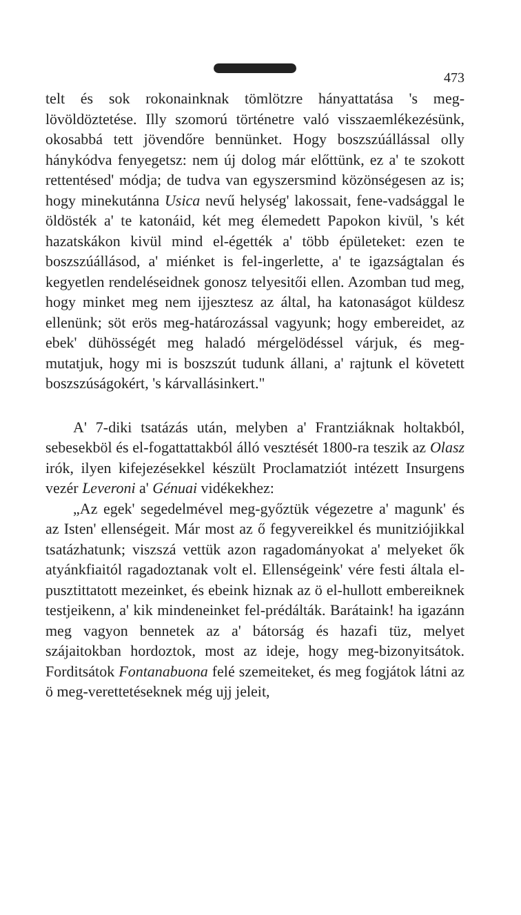473
telt és sok rokonainknak tömlötzre hányattatása 's meg-lövöldöztetése. Illy szomorú történetre való visszaemlékezésünk, okosabbá tett jövendőre bennünket. Hogy boszszúállással olly hánykódva fenyegetsz: nem új dolog már előttünk, ez a' te szokott rettentésed' módja; de tudva van egyszersmind közönségesen az is; hogy minekutánna Usica nevű helység' lakossait, fene-vadsággal le öldösték a' te katonáid, két meg élemedett Papokon kivül, 's két hazatskákon kivül mind el-égették a' több épületeket: ezen te boszszúállásod, a' miénket is fel-ingerlette, a' te igazságtalan és kegyetlen rendeléseidnek gonosz telyesitői ellen. Azomban tud meg, hogy minket meg nem ijjesztesz az által, ha katonaságot küldesz ellenünk; söt erös meg-határozással vagyunk; hogy embereidet, az ebek' dühösségét meg haladó mérgelödéssel várjuk, és meg-mutatjuk, hogy mi is boszszút tudunk állani, a' rajtunk el követett boszszúságokért, 's kárvallásinkert."
A' 7-diki tsatázás után, melyben a' Frantziáknak holtakból, sebesekböl és el-fogattattakból álló vesztését 1800-ra teszik az Olasz irók, ilyen kifejezésekkel készült Proclamatziót intézett Insurgens vezér Leveroni a' Génuai vidékekhez:
„Az egek' segedelmével meg-győztük végezetre a' magunk' és az Isten' ellenségeit. Már most az ő fegyvereikkel és munitziójikkal tsatázhatunk; viszszá vettük azon ragadományokat a' melyeket ők atyánkfiaitól ragadoztanak volt el. Ellenségeink' vére festi általa el-pusztittatott mezeinket, és ebeink hiznak az ö el-hullott embereiknek testjeikenn, a' kik mindeneinket fel-prédálták. Barátaink! ha igazánn meg vagyon bennetek az a' bátorság és hazafi tüz, melyet szájaitokban hordoztok, most az ideje, hogy meg-bizonyitsátok. Forditsátok Fontanabuona felé szemeiteket, és meg fogjátok látni az ö meg-verettetéseknek még ujj jeleit,